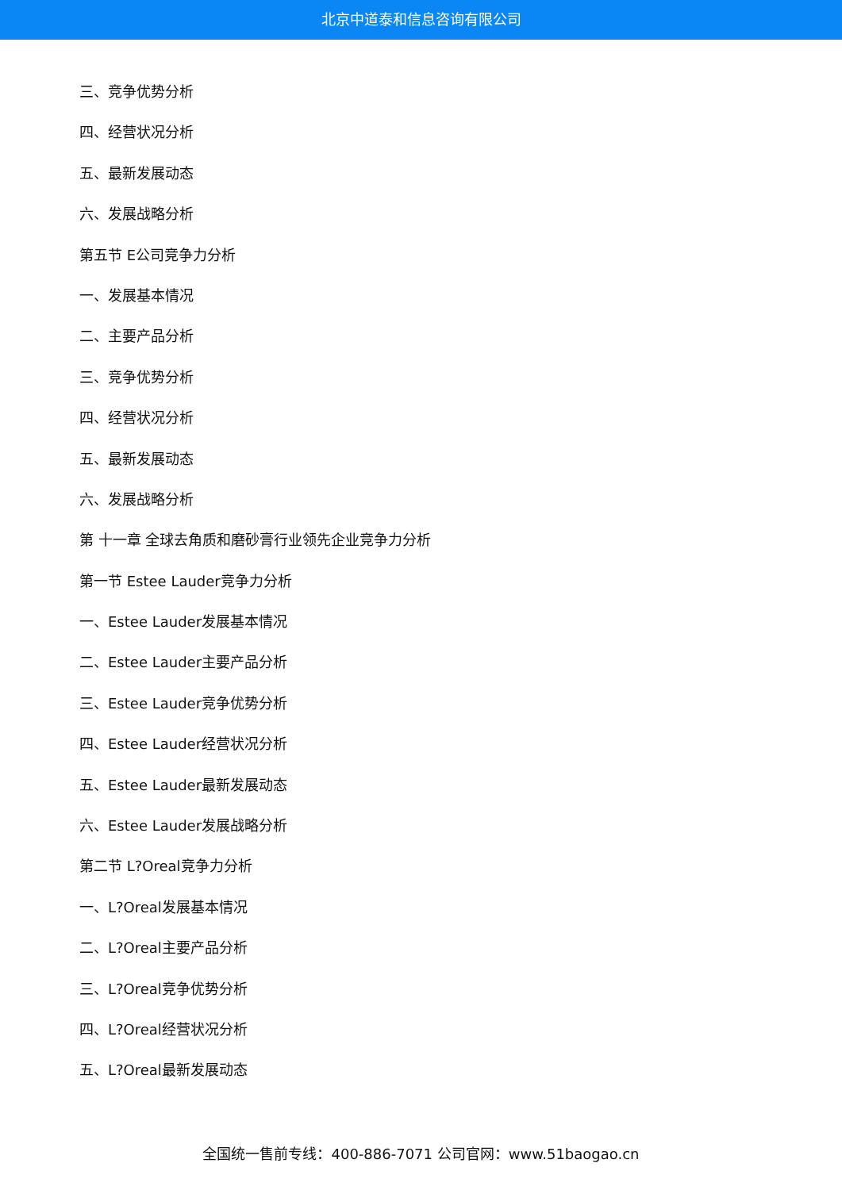北京中道泰和信息咨询有限公司
三、竞争优势分析
四、经营状况分析
五、最新发展动态
六、发展战略分析
第五节 E公司竞争力分析
一、发展基本情况
二、主要产品分析
三、竞争优势分析
四、经营状况分析
五、最新发展动态
六、发展战略分析
第 十一章 全球去角质和磨砂膏行业领先企业竞争力分析
第一节 Estee Lauder竞争力分析
一、Estee Lauder发展基本情况
二、Estee Lauder主要产品分析
三、Estee Lauder竞争优势分析
四、Estee Lauder经营状况分析
五、Estee Lauder最新发展动态
六、Estee Lauder发展战略分析
第二节 L?Oreal竞争力分析
一、L?Oreal发展基本情况
二、L?Oreal主要产品分析
三、L?Oreal竞争优势分析
四、L?Oreal经营状况分析
五、L?Oreal最新发展动态
全国统一售前专线：400-886-7071 公司官网：www.51baogao.cn